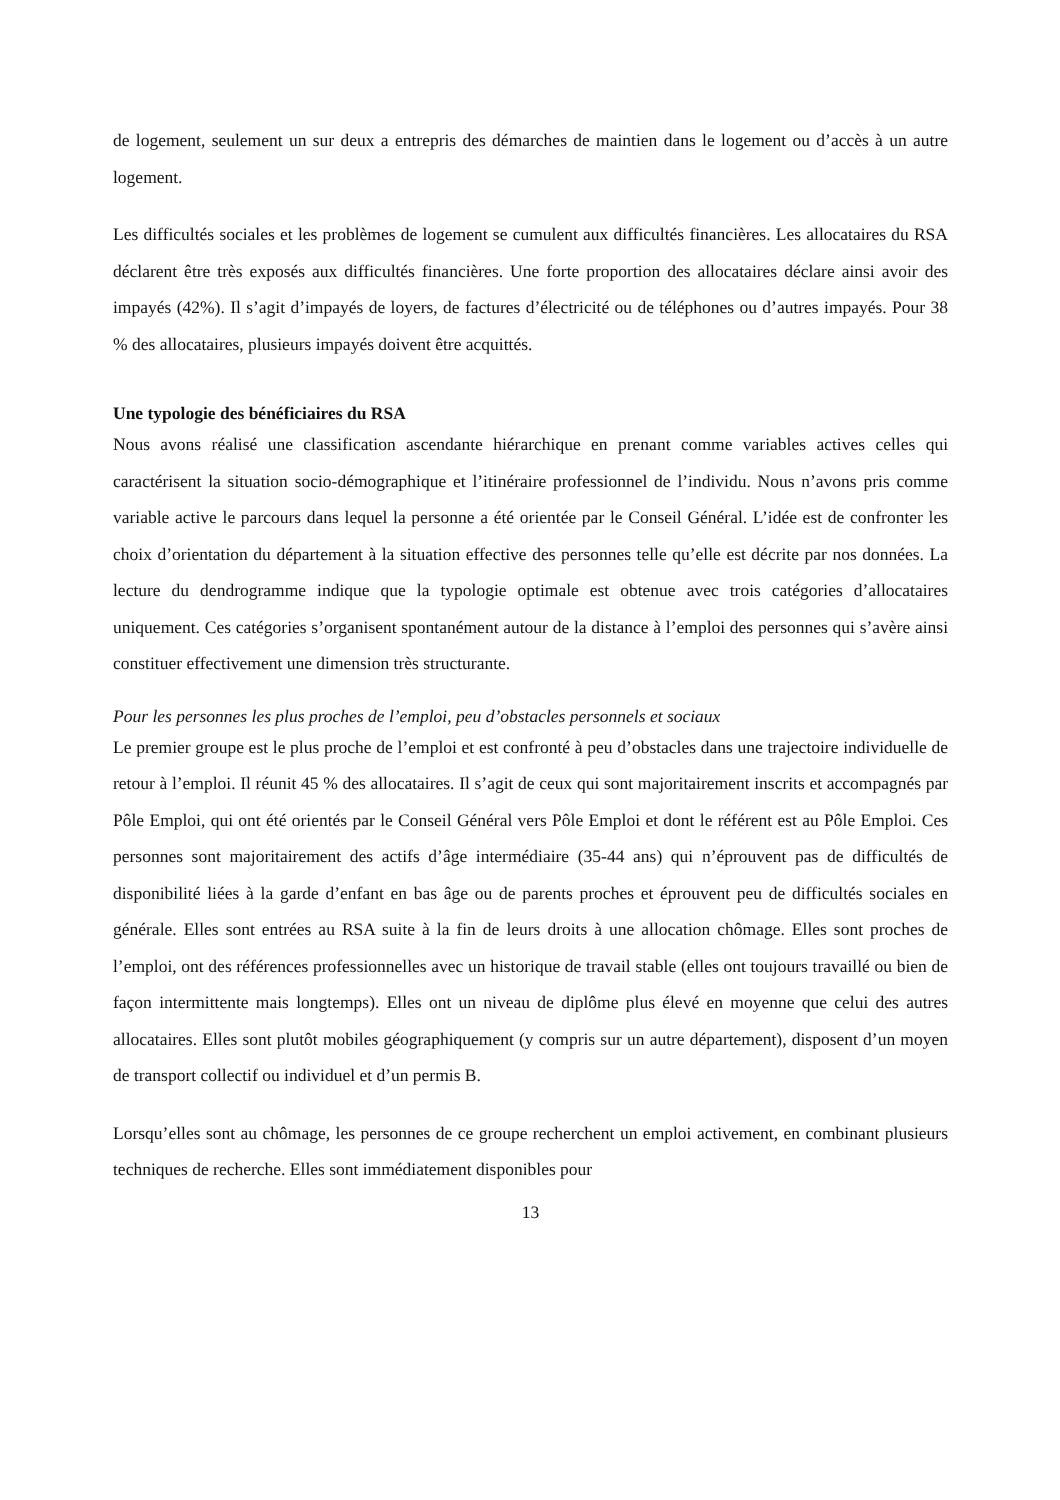de logement, seulement un sur deux a entrepris des démarches de maintien dans le logement ou d’accès à un autre logement.
Les difficultés sociales et les problèmes de logement se cumulent aux difficultés financières. Les allocataires du RSA déclarent être très exposés aux difficultés financières. Une forte proportion des allocataires déclare ainsi avoir des impayés (42%). Il s’agit d’impayés de loyers, de factures d’électricité ou de téléphones ou d’autres impayés. Pour 38 % des allocataires, plusieurs impayés doivent être acquittés.
Une typologie des bénéficiaires du RSA
Nous avons réalisé une classification ascendante hiérarchique en prenant comme variables actives celles qui caractérisent la situation socio-démographique et l’itinéraire professionnel de l’individu. Nous n’avons pris comme variable active le parcours dans lequel la personne a été orientée par le Conseil Général. L’idée est de confronter les choix d’orientation du département à la situation effective des personnes telle qu’elle est décrite par nos données. La lecture du dendrogramme indique que la typologie optimale est obtenue avec trois catégories d’allocataires uniquement. Ces catégories s’organisent spontanément autour de la distance à l’emploi des personnes qui s’avère ainsi constituer effectivement une dimension très structurante.
Pour les personnes les plus proches de l’emploi, peu d’obstacles personnels et sociaux
Le premier groupe est le plus proche de l’emploi et est confronté à peu d’obstacles dans une trajectoire individuelle de retour à l’emploi. Il réunit 45 % des allocataires. Il s’agit de ceux qui sont majoritairement inscrits et accompagnés par Pôle Emploi, qui ont été orientés par le Conseil Général vers Pôle Emploi et dont le référent est au Pôle Emploi. Ces personnes sont majoritairement des actifs d’âge intermédiaire (35-44 ans) qui n’éprouvent pas de difficultés de disponibilité liées à la garde d’enfant en bas âge ou de parents proches et éprouvent peu de difficultés sociales en générale. Elles sont entrées au RSA suite à la fin de leurs droits à une allocation chômage. Elles sont proches de l’emploi, ont des références professionnelles avec un historique de travail stable (elles ont toujours travaillé ou bien de façon intermittente mais longtemps). Elles ont un niveau de diplôme plus élevé en moyenne que celui des autres allocataires. Elles sont plutôt mobiles géographiquement (y compris sur un autre département), disposent d’un moyen de transport collectif ou individuel et d’un permis B.
Lorsqu’elles sont au chômage, les personnes de ce groupe recherchent un emploi activement, en combinant plusieurs techniques de recherche. Elles sont immédiatement disponibles pour
13